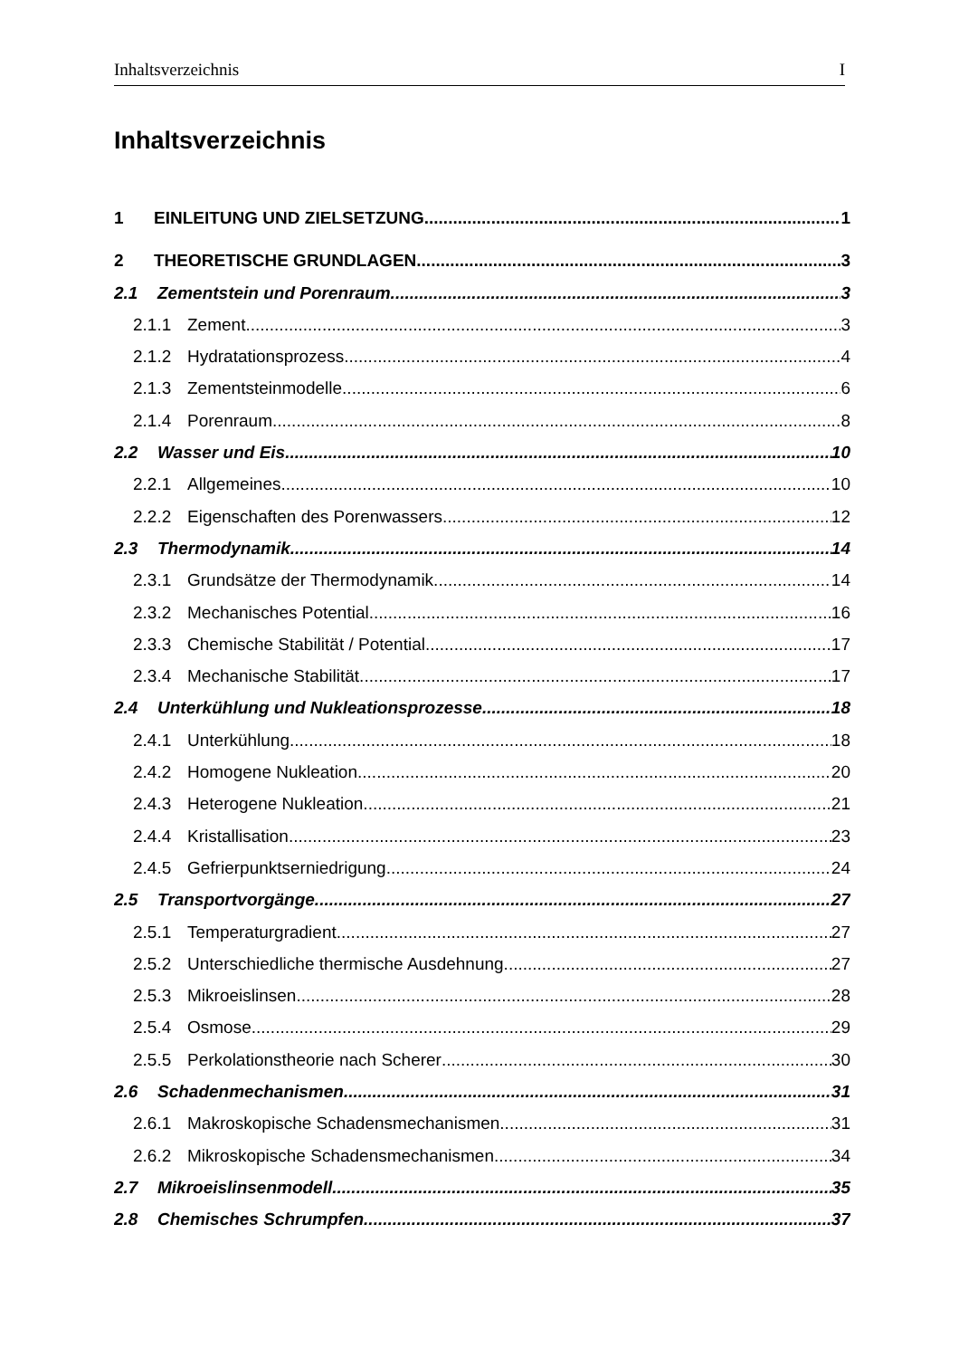Inhaltsverzeichnis I
Inhaltsverzeichnis
1 EINLEITUNG UND ZIELSETZUNG 1
2 THEORETISCHE GRUNDLAGEN 3
2.1 Zementstein und Porenraum 3
2.1.1 Zement 3
2.1.2 Hydratationsprozess 4
2.1.3 Zementsteinmodelle 6
2.1.4 Porenraum 8
2.2 Wasser und Eis 10
2.2.1 Allgemeines 10
2.2.2 Eigenschaften des Porenwassers 12
2.3 Thermodynamik 14
2.3.1 Grundsätze der Thermodynamik 14
2.3.2 Mechanisches Potential 16
2.3.3 Chemische Stabilität / Potential 17
2.3.4 Mechanische Stabilität 17
2.4 Unterkühlung und Nukleationsprozesse 18
2.4.1 Unterkühlung 18
2.4.2 Homogene Nukleation 20
2.4.3 Heterogene Nukleation 21
2.4.4 Kristallisation 23
2.4.5 Gefrierpunktserniedrigung 24
2.5 Transportvorgänge 27
2.5.1 Temperaturgradient 27
2.5.2 Unterschiedliche thermische Ausdehnung 27
2.5.3 Mikroeislinsen 28
2.5.4 Osmose 29
2.5.5 Perkolationstheorie nach Scherer 30
2.6 Schadenmechanismen 31
2.6.1 Makroskopische Schadensmechanismen 31
2.6.2 Mikroskopische Schadensmechanismen 34
2.7 Mikroeislinsenmodell 35
2.8 Chemisches Schrumpfen 37